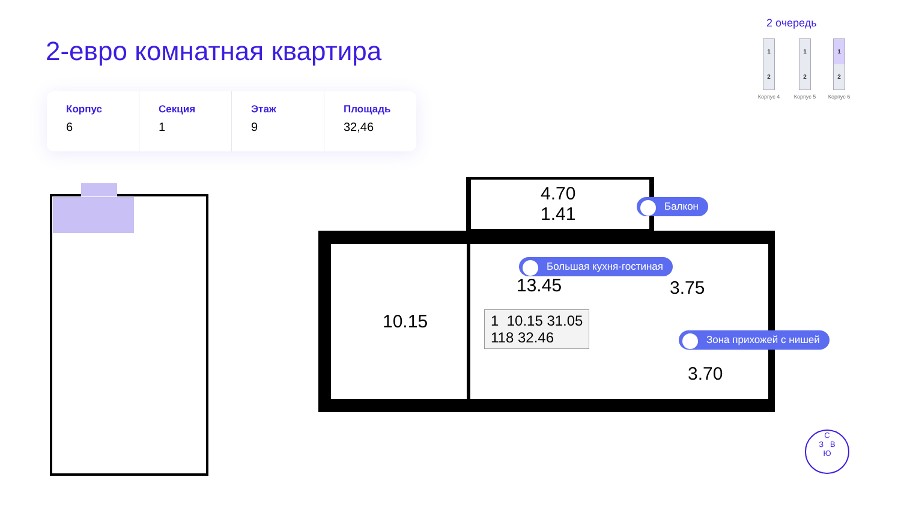2-евро комнатная квартира
Корпус
6
Секция
1
Этаж
9
Площадь
32,46
2 очередь
1
2
Корпус 4
1
2
Корпус 5
1
2
Корпус 6
4.70
1.41
10.15
13.45 3.75
3.70
1 10.15 31.05
118 32.46
Балкон
Большая кухня-гостиная
Зона прихожей с нишей
С
З В
Ю